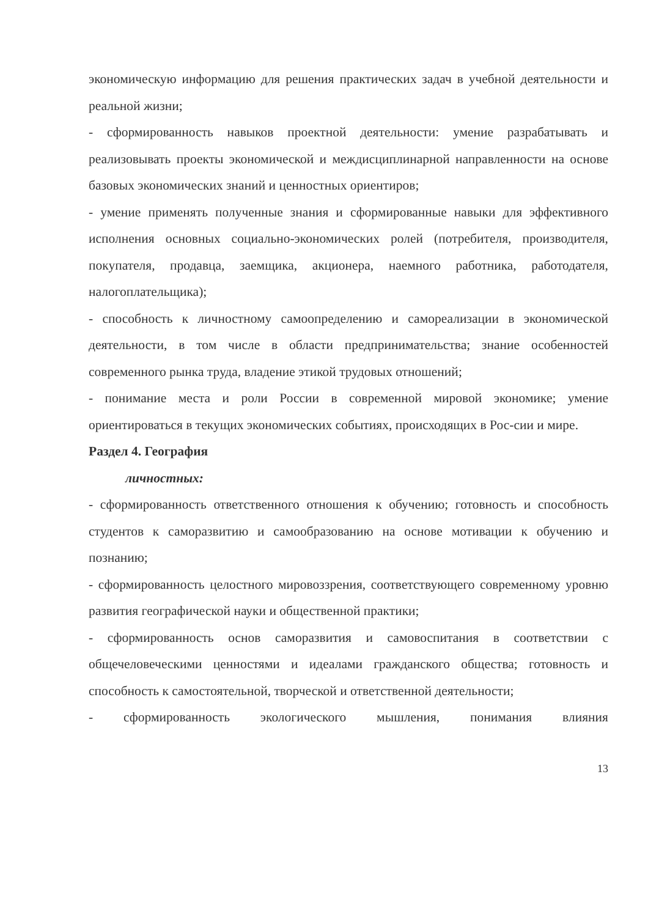экономическую информацию для решения практических задач в учебной деятельности и реальной жизни;
- сформированность навыков проектной деятельности: умение разрабатывать и реализовывать проекты экономической и междисциплинарной направленности на основе базовых экономических знаний и ценностных ориентиров;
- умение применять полученные знания и сформированные навыки для эффективного исполнения основных социально-экономических ролей (потребителя, производителя, покупателя, продавца, заемщика, акционера, наемного работника, работодателя, налогоплательщика);
- способность к личностному самоопределению и самореализации в экономической деятельности, в том числе в области предпринимательства; знание особенностей современного рынка труда, владение этикой трудовых отношений;
- понимание места и роли России в современной мировой экономике; умение ориентироваться в текущих экономических событиях, происходящих в Рос-сии и мире.
Раздел 4. География
личностных:
- сформированность ответственного отношения к обучению; готовность и способность студентов к саморазвитию и самообразованию на основе мотивации к обучению и познанию;
- сформированность целостного мировоззрения, соответствующего современному уровню развития географической науки и общественной практики;
- сформированность основ саморазвития и самовоспитания в соответствии с общечеловеческими ценностями и идеалами гражданского общества; готовность и способность к самостоятельной, творческой и ответственной деятельности;
- сформированность экологического мышления, понимания влияния
13